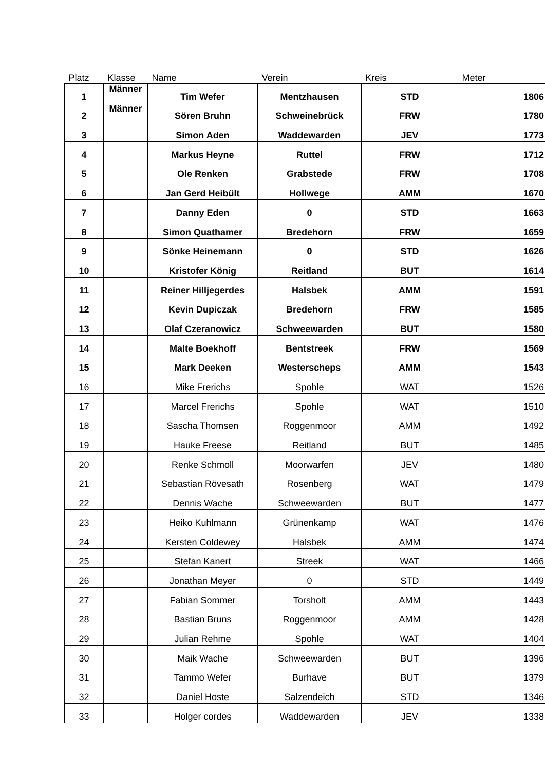| Platz | Klasse | Name | Verein | Kreis | Meter |
| --- | --- | --- | --- | --- | --- |
| 1 | Männer | Tim Wefer | Mentzhausen | STD | 1806 |
| 2 | Männer | Sören Bruhn | Schweinebrück | FRW | 1780 |
| 3 | | Simon Aden | Waddewarden | JEV | 1773 |
| 4 | | Markus Heyne | Ruttel | FRW | 1712 |
| 5 | | Ole Renken | Grabstede | FRW | 1708 |
| 6 | | Jan Gerd Heibült | Hollwege | AMM | 1670 |
| 7 | | Danny Eden | 0 | STD | 1663 |
| 8 | | Simon Quathamer | Bredehorn | FRW | 1659 |
| 9 | | Sönke Heinemann | 0 | STD | 1626 |
| 10 | | Kristofer König | Reitland | BUT | 1614 |
| 11 | | Reiner Hilljegerdes | Halsbek | AMM | 1591 |
| 12 | | Kevin Dupiczak | Bredehorn | FRW | 1585 |
| 13 | | Olaf Czeranowicz | Schweewarden | BUT | 1580 |
| 14 | | Malte Boekhoff | Bentstreek | FRW | 1569 |
| 15 | | Mark Deeken | Westerscheps | AMM | 1543 |
| 16 | | Mike Frerichs | Spohle | WAT | 1526 |
| 17 | | Marcel Frerichs | Spohle | WAT | 1510 |
| 18 | | Sascha Thomsen | Roggenmoor | AMM | 1492 |
| 19 | | Hauke Freese | Reitland | BUT | 1485 |
| 20 | | Renke Schmoll | Moorwarfen | JEV | 1480 |
| 21 | | Sebastian Rövesath | Rosenberg | WAT | 1479 |
| 22 | | Dennis Wache | Schweewarden | BUT | 1477 |
| 23 | | Heiko Kuhlmann | Grünenkamp | WAT | 1476 |
| 24 | | Kersten Coldewey | Halsbek | AMM | 1474 |
| 25 | | Stefan Kanert | Streek | WAT | 1466 |
| 26 | | Jonathan Meyer | 0 | STD | 1449 |
| 27 | | Fabian Sommer | Torsholt | AMM | 1443 |
| 28 | | Bastian Bruns | Roggenmoor | AMM | 1428 |
| 29 | | Julian Rehme | Spohle | WAT | 1404 |
| 30 | | Maik Wache | Schweewarden | BUT | 1396 |
| 31 | | Tammo Wefer | Burhave | BUT | 1379 |
| 32 | | Daniel Hoste | Salzendeich | STD | 1346 |
| 33 | | Holger cordes | Waddewarden | JEV | 1338 |